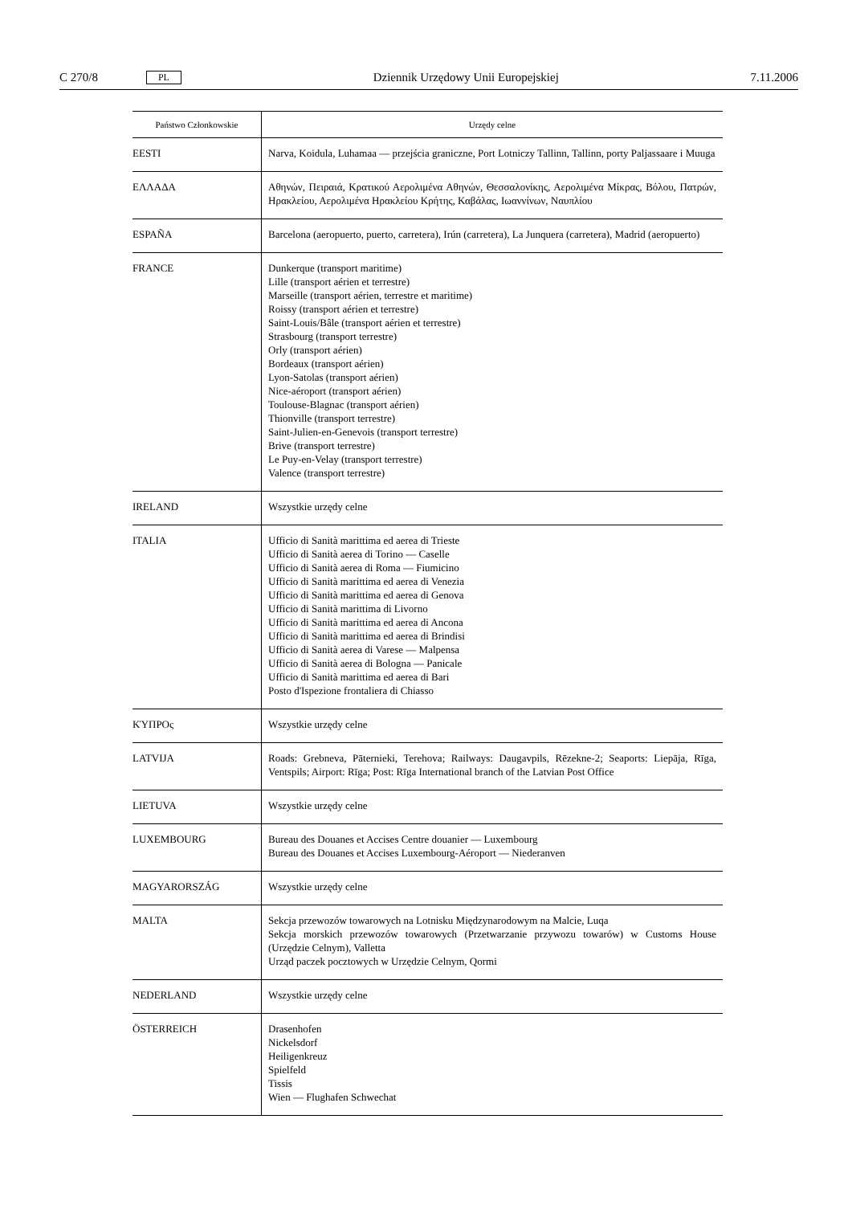C 270/8 PL Dziennik Urzędowy Unii Europejskiej 7.11.2006
| Państwo Członkowskie | Urzędy celne |
| --- | --- |
| EESTI | Narva, Koidula, Luhamaa — przejścia graniczne, Port Lotniczy Tallinn, Tallinn, porty Paljassaare i Muuga |
| ΕΛΛΑΔΑ | Αθηνών, Πειραιά, Κρατικού Αερολιμένα Αθηνών, Θεσσαλονίκης, Αερολιμένα Μίκρας, Βόλου, Πατρών, Ηρακλείου, Αερολιμένα Ηρακλείου Κρήτης, Καβάλας, Ιωαννίνων, Ναυπλίου |
| ESPAÑA | Barcelona (aeropuerto, puerto, carretera), Irún (carretera), La Junquera (carretera), Madrid (aeropuerto) |
| FRANCE | Dunkerque (transport maritime) Lille (transport aérien et terrestre) Marseille (transport aérien, terrestre et maritime) Roissy (transport aérien et terrestre) Saint-Louis/Bâle (transport aérien et terrestre) Strasbourg (transport terrestre) Orly (transport aérien) Bordeaux (transport aérien) Lyon-Satolas (transport aérien) Nice-aéroport (transport aérien) Toulouse-Blagnac (transport aérien) Thionville (transport terrestre) Saint-Julien-en-Genevois (transport terrestre) Brive (transport terrestre) Le Puy-en-Velay (transport terrestre) Valence (transport terrestre) |
| IRELAND | Wszystkie urzędy celne |
| ITALIA | Ufficio di Sanità marittima ed aerea di Trieste Ufficio di Sanità aerea di Torino — Caselle Ufficio di Sanità aerea di Roma — Fiumicino Ufficio di Sanità marittima ed aerea di Venezia Ufficio di Sanità marittima ed aerea di Genova Ufficio di Sanità marittima di Livorno Ufficio di Sanità marittima ed aerea di Ancona Ufficio di Sanità marittima ed aerea di Brindisi Ufficio di Sanità aerea di Varese — Malpensa Ufficio di Sanità aerea di Bologna — Panicale Ufficio di Sanità marittima ed aerea di Bari Posto d'Ispezione frontaliera di Chiasso |
| ΚΎΠΡΟς | Wszystkie urzędy celne |
| LATVIJA | Roads: Grebneva, Pāternieki, Terehova; Railways: Daugavpils, Rēzekne-2; Seaports: Liepāja, Rīga, Ventspils; Airport: Rīga; Post: Rīga International branch of the Latvian Post Office |
| LIETUVA | Wszystkie urzędy celne |
| LUXEMBOURG | Bureau des Douanes et Accises Centre douanier — Luxembourg Bureau des Douanes et Accises Luxembourg-Aéroport — Niederanven |
| MAGYARORSZÁG | Wszystkie urzędy celne |
| MALTA | Sekcja przewozów towarowych na Lotnisku Międzynarodowym na Malcie, Luqa Sekcja morskich przewozów towarowych (Przetwarzanie przywozu towarów) w Customs House (Urzędzie Celnym), Valletta Urząd paczek pocztowych w Urzędzie Celnym, Qormi |
| NEDERLAND | Wszystkie urzędy celne |
| ÖSTERREICH | Drasenhofen Nickelsdorf Heiligenkreuz Spielfeld Tissis Wien — Flughafen Schwechat |